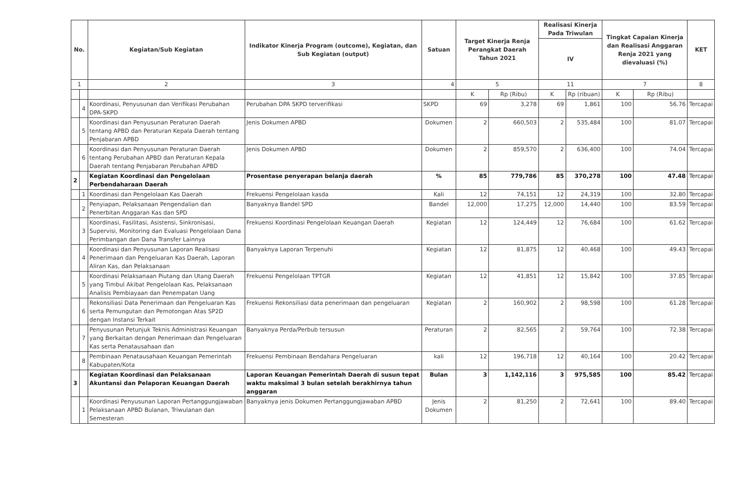| No. | | Kegiatan/Sub Kegiatan | Indikator Kinerja Program (outcome), Kegiatan, dan Sub Kegiatan (output) | Satuan | Target Kinerja Renja Perangkat Daerah Tahun 2021 | | Realisasi Kinerja Pada Triwulan | | Tingkat Capaian Kinerja dan Realisasi Anggaran Renja 2021 yang dievaluasi (%) | | KET |
| --- | --- | --- | --- | --- | --- | --- | --- | --- | --- | --- | --- |
| | | | | | | | IV | | | | |
| 1 | | 2 | 3 | 4 | 5 | | 11 | | 7 | | 8 |
| | | | | | K | Rp (Ribu) | K | Rp (ribuan) | K | Rp (Ribu) | |
| | 4 | Koordinasi, Penyusunan dan Verifikasi Perubahan DPA-SKPD | Perubahan DPA SKPD terverifikasi | SKPD | 69 | 3,278 | 69 | 1,861 | 100 | 56.76 | Tercapai |
| | 5 | Koordinasi dan Penyusunan Peraturan Daerah tentang APBD dan Peraturan Kepala Daerah tentang Penjabaran APBD | Jenis Dokumen APBD | Dokumen | 2 | 660,503 | 2 | 535,484 | 100 | 81.07 | Tercapai |
| | 6 | Koordinasi dan Penyusunan Peraturan Daerah tentang Perubahan APBD dan Peraturan Kepala Daerah tentang Penjabaran Perubahan APBD | Jenis Dokumen APBD | Dokumen | 2 | 859,570 | 2 | 636,400 | 100 | 74.04 | Tercapai |
| 2 | | Kegiatan Koordinasi dan Pengelolaan Perbendaharaan Daerah | Prosentase penyerapan belanja daerah | % | 85 | 779,786 | 85 | 370,278 | 100 | 47.48 | Tercapai |
| | 1 | Koordinasi dan Pengelolaan Kas Daerah | Frekuensi Pengelolaan kasda | Kali | 12 | 74,151 | 12 | 24,319 | 100 | 32.80 | Tercapai |
| | 2 | Penyiapan, Pelaksanaan Pengendalian dan Penerbitan Anggaran Kas dan SPD | Banyaknya Bandel SPD | Bandel | 12,000 | 17,275 | 12,000 | 14,440 | 100 | 83.59 | Tercapai |
| | 3 | Koordinasi, Fasilitasi, Asistensi, Sinkronisasi, Supervisi, Monitoring dan Evaluasi Pengelolaan Dana Perimbangan dan Dana Transfer Lainnya | Frekuensi Koordinasi Pengelolaan Keuangan Daerah | Kegiatan | 12 | 124,449 | 12 | 76,684 | 100 | 61.62 | Tercapai |
| | 4 | Koordinasi dan Penyusunan Laporan Realisasi Penerimaan dan Pengeluaran Kas Daerah, Laporan Aliran Kas, dan Pelaksanaan | Banyaknya Laporan Terpenuhi | Kegiatan | 12 | 81,875 | 12 | 40,468 | 100 | 49.43 | Tercapai |
| | 5 | Koordinasi Pelaksanaan Piutang dan Utang Daerah yang Timbul Akibat Pengelolaan Kas, Pelaksanaan Analisis Pembiayaan dan Penempatan Uang | Frekuensi Pengelolaan TPTGR | Kegiatan | 12 | 41,851 | 12 | 15,842 | 100 | 37.85 | Tercapai |
| | 6 | Rekonsiliasi Data Penerimaan dan Pengeluaran Kas serta Pemungutan dan Pemotongan Atas SP2D dengan Instansi Terkait | Frekuensi Rekonsiliasi data penerimaan dan pengeluaran | Kegiatan | 2 | 160,902 | 2 | 98,598 | 100 | 61.28 | Tercapai |
| | 7 | Penyusunan Petunjuk Teknis Administrasi Keuangan yang Berkaitan dengan Penerimaan dan Pengeluaran Kas serta Penatausahaan dan | Banyaknya Perda/Perbub tersusun | Peraturan | 2 | 82,565 | 2 | 59,764 | 100 | 72.38 | Tercapai |
| | 8 | Pembinaan Penatausahaan Keuangan Pemerintah Kabupaten/Kota | Frekuensi Pembinaan Bendahara Pengeluaran | kali | 12 | 196,718 | 12 | 40,164 | 100 | 20.42 | Tercapai |
| 3 | | Kegiatan Koordinasi dan Pelaksanaan Akuntansi dan Pelaporan Keuangan Daerah | Laporan Keuangan Pemerintah Daerah di susun tepat waktu maksimal 3 bulan setelah berakhirnya tahun anggaran | Bulan | 3 | 1,142,116 | 3 | 975,585 | 100 | 85.42 | Tercapai |
| | 1 | Koordinasi Penyusunan Laporan Pertanggungjawaban Pelaksanaan APBD Bulanan, Triwulanan dan Semesteran | Banyaknya jenis Dokumen Pertanggungjawaban APBD | Jenis Dokumen | 2 | 81,250 | 2 | 72,641 | 100 | 89.40 | Tercapai |